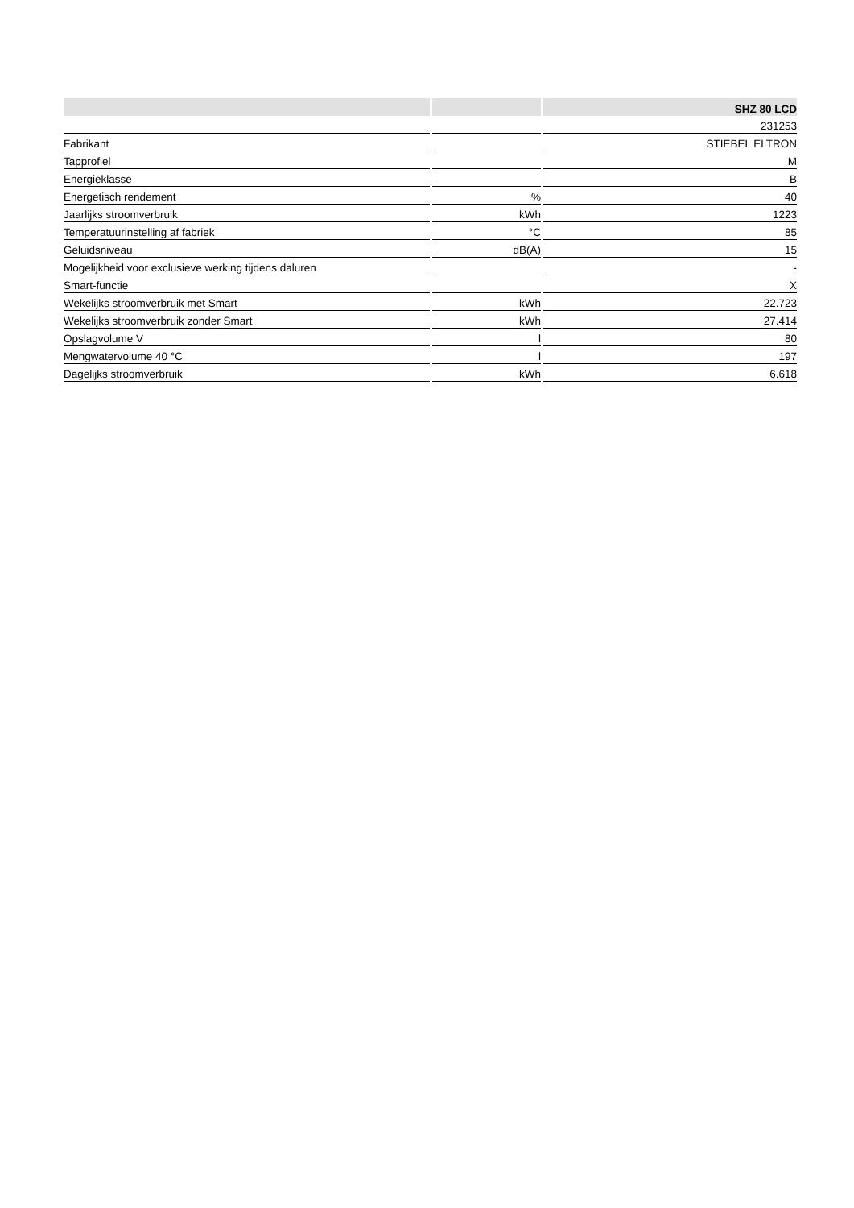| | | SHZ 80 LCD |
| --- | --- | --- |
| | | 231253 |
| Fabrikant | | STIEBEL ELTRON |
| Tapprofiel | | M |
| Energieklasse | | B |
| Energetisch rendement | % | 40 |
| Jaarlijks stroomverbruik | kWh | 1223 |
| Temperatuurinstelling af fabriek | °C | 85 |
| Geluidsniveau | dB(A) | 15 |
| Mogelijkheid voor exclusieve werking tijdens daluren | | - |
| Smart-functie | | X |
| Wekelijks stroomverbruik met Smart | kWh | 22.723 |
| Wekelijks stroomverbruik zonder Smart | kWh | 27.414 |
| Opslagvolume V | l | 80 |
| Mengwatervolume 40 °C | l | 197 |
| Dagelijks stroomverbruik | kWh | 6.618 |